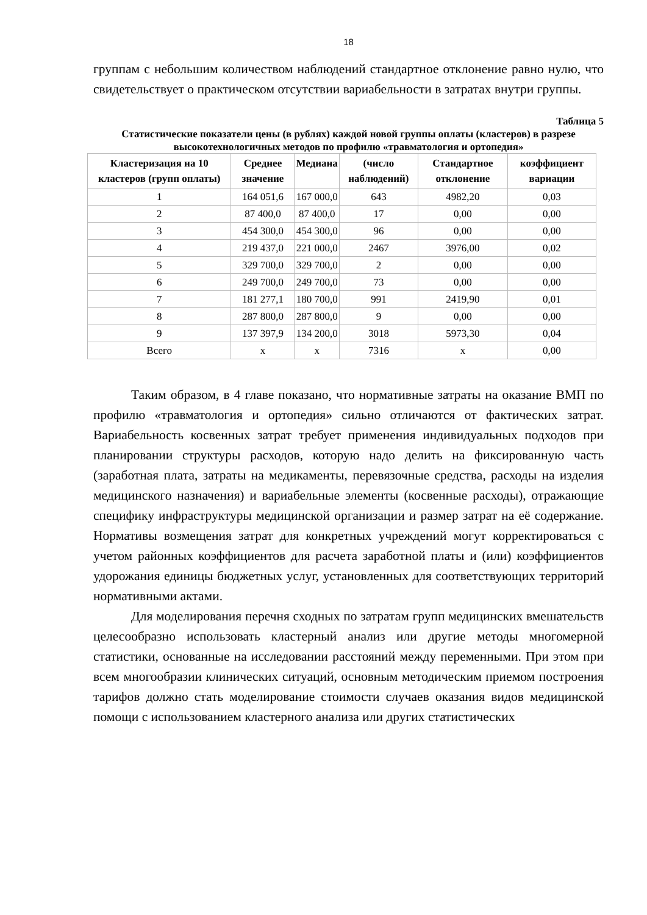18
группам с небольшим количеством наблюдений стандартное отклонение равно нулю, что свидетельствует о практическом отсутствии вариабельности в затратах внутри группы.
Таблица 5
Статистические показатели цены (в рублях) каждой новой группы оплаты (кластеров) в разрезе высокотехнологичных методов по профилю «травматология и ортопедия»
| Кластеризация на 10 кластеров (групп оплаты) | Среднее значение | Медиана | (число наблюдений) | Стандартное отклонение | коэффициент вариации |
| --- | --- | --- | --- | --- | --- |
| 1 | 164 051,6 | 167 000,0 | 643 | 4982,20 | 0,03 |
| 2 | 87 400,0 | 87 400,0 | 17 | 0,00 | 0,00 |
| 3 | 454 300,0 | 454 300,0 | 96 | 0,00 | 0,00 |
| 4 | 219 437,0 | 221 000,0 | 2467 | 3976,00 | 0,02 |
| 5 | 329 700,0 | 329 700,0 | 2 | 0,00 | 0,00 |
| 6 | 249 700,0 | 249 700,0 | 73 | 0,00 | 0,00 |
| 7 | 181 277,1 | 180 700,0 | 991 | 2419,90 | 0,01 |
| 8 | 287 800,0 | 287 800,0 | 9 | 0,00 | 0,00 |
| 9 | 137 397,9 | 134 200,0 | 3018 | 5973,30 | 0,04 |
| Всего | х | х | 7316 | х | 0,00 |
Таким образом, в 4 главе показано, что нормативные затраты на оказание ВМП по профилю «травматология и ортопедия» сильно отличаются от фактических затрат. Вариабельность косвенных затрат требует применения индивидуальных подходов при планировании структуры расходов, которую надо делить на фиксированную часть (заработная плата, затраты на медикаменты, перевязочные средства, расходы на изделия медицинского назначения) и вариабельные элементы (косвенные расходы), отражающие специфику инфраструктуры медицинской организации и размер затрат на её содержание. Нормативы возмещения затрат для конкретных учреждений могут корректироваться с учетом районных коэффициентов для расчета заработной платы и (или) коэффициентов удорожания единицы бюджетных услуг, установленных для соответствующих территорий нормативными актами.
Для моделирования перечня сходных по затратам групп медицинских вмешательств целесообразно использовать кластерный анализ или другие методы многомерной статистики, основанные на исследовании расстояний между переменными. При этом при всем многообразии клинических ситуаций, основным методическим приемом построения тарифов должно стать моделирование стоимости случаев оказания видов медицинской помощи с использованием кластерного анализа или других статистических